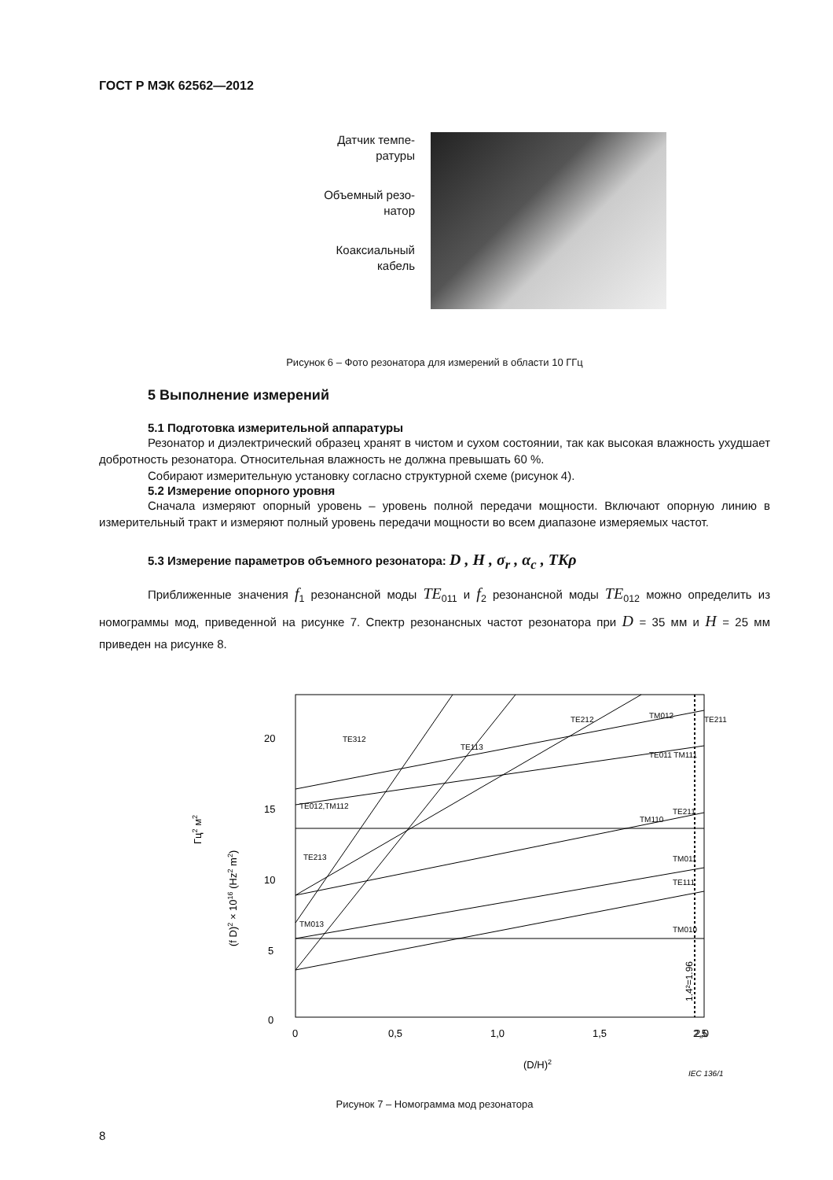ГОСТ Р МЭК 62562—2012
Датчик темпе-
ратуры
Объемный резо-
натор
Коаксиальный
кабель
Рисунок 6 – Фото резонатора для измерений в области 10 ГГц
5 Выполнение измерений
5.1 Подготовка измерительной аппаратуры
Резонатор и диэлектрический образец хранят в чистом и сухом состоянии, так как высокая влажность ухудшает добротность резонатора. Относительная влажность не должна превышать 60 %.
Собирают измерительную установку согласно структурной схеме (рисунок 4).
5.2 Измерение опорного уровня
Сначала измеряют опорный уровень – уровень полной передачи мощности. Включают опорную линию в измерительный тракт и измеряют полный уровень передачи мощности во всем диапазоне измеряемых частот.
5.3 Измерение параметров объемного резонатора: D , H , σ<sub>r</sub> , α<sub>c</sub> , TKρ
Приближенные значения f<sub>1</sub> резонансной моды TE<sub>011</sub> и f<sub>2</sub> резонансной моды TE<sub>012</sub> можно определить из номограммы мод, приведенной на рисунке 7. Спектр резонансных частот резонатора при D = 35 мм и H = 25 мм приведен на рисунке 8.
20
15
10
5
0
0
0,5
1,0
1,5
2,0
2,5
(D/H)2
(f D)2 × 1016 (Hz2 m2)
Гц2 м2
TE312
TE212
TM012
TE211
TE011 TM111
TM110
TE211
TM011
TE111
TM010
TE012,TM112
TE213
TE113
TM013
1.4²=1.96
IEC 136/1
Рисунок 7 – Номограмма мод резонатора
8